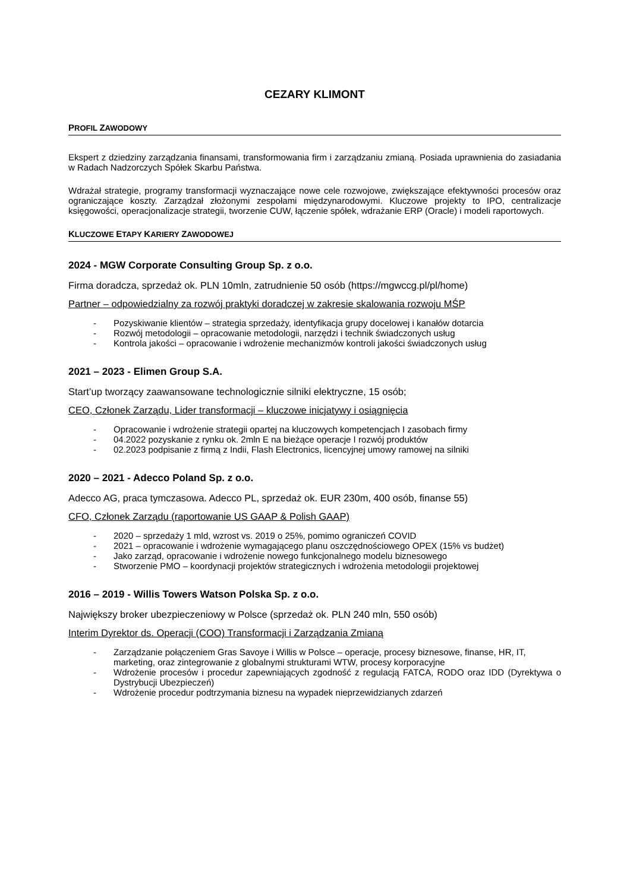CEZARY KLIMONT
PROFIL ZAWODOWY
Ekspert z dziedziny zarządzania finansami, transformowania firm i zarządzaniu zmianą. Posiada uprawnienia do zasiadania w Radach Nadzorczych Spółek Skarbu Państwa.
Wdrażał strategie, programy transformacji wyznaczające nowe cele rozwojowe, zwiększające efektywności procesów oraz ograniczające koszty. Zarządzał złożonymi zespołami międzynarodowymi. Kluczowe projekty to IPO, centralizacje księgowości, operacjonalizacje strategii, tworzenie CUW, łączenie spółek, wdrażanie ERP (Oracle) i modeli raportowych.
KLUCZOWE ETAPY KARIERY ZAWODOWEJ
2024 - MGW Corporate Consulting Group Sp. z o.o.
Firma doradcza, sprzedaż ok. PLN 10mln, zatrudnienie 50 osób (https://mgwccg.pl/pl/home)
Partner – odpowiedzialny za rozwój praktyki doradczej w zakresie skalowania rozwoju MŚP
- Pozyskiwanie klientów – strategia sprzedaży, identyfikacja grupy docelowej i kanałów dotarcia
- Rozwój metodologii – opracowanie metodologii, narzędzi i technik świadczonych usług
- Kontrola jakości – opracowanie i wdrożenie mechanizmów kontroli jakości świadczonych usług
2021 – 2023 - Elimen Group S.A.
Start’up tworzący zaawansowane technologicznie silniki elektryczne, 15 osób;
CEO, Członek Zarządu, Lider transformacji – kluczowe inicjatywy i osiągnięcia
- Opracowanie i wdrożenie strategii opartej na kluczowych kompetencjach I zasobach firmy
- 04.2022 pozyskanie z rynku ok. 2mln E na bieżące operacje I rozwój produktów
- 02.2023 podpisanie z firmą z Indii, Flash Electronics, licencyjnej umowy ramowej na silniki
2020 – 2021 - Adecco Poland Sp. z o.o.
Adecco AG, praca tymczasowa. Adecco PL, sprzedaż ok. EUR 230m, 400 osób, finanse 55)
CFO, Członek Zarządu (raportowanie US GAAP & Polish GAAP)
- 2020 – sprzedaży 1 mld, wzrost vs. 2019 o 25%, pomimo ograniczeń COVID
- 2021 – opracowanie i wdrożenie wymagającego planu oszczędnościowego OPEX (15% vs budżet)
- Jako zarząd, opracowanie i wdrożenie nowego funkcjonalnego modelu biznesowego
- Stworzenie PMO – koordynacji projektów strategicznych i wdrożenia metodologii projektowej
2016 – 2019 - Willis Towers Watson Polska Sp. z o.o.
Największy broker ubezpieczeniowy w Polsce (sprzedaż ok. PLN 240 mln, 550 osób)
Interim Dyrektor ds. Operacji (COO) Transformacji i Zarządzania Zmianą
- Zarządzanie połączeniem Gras Savoye i Willis w Polsce – operacje, procesy biznesowe, finanse, HR, IT, marketing, oraz zintegrowanie z globalnymi strukturami WTW, procesy korporacyjne
- Wdrożenie procesów i procedur zapewniających zgodność z regulacją FATCA, RODO oraz IDD (Dyrektywa o Dystrybucji Ubezpieczeń)
- Wdrożenie procedur podtrzymania biznesu na wypadek nieprzewidzianych zdarzeń